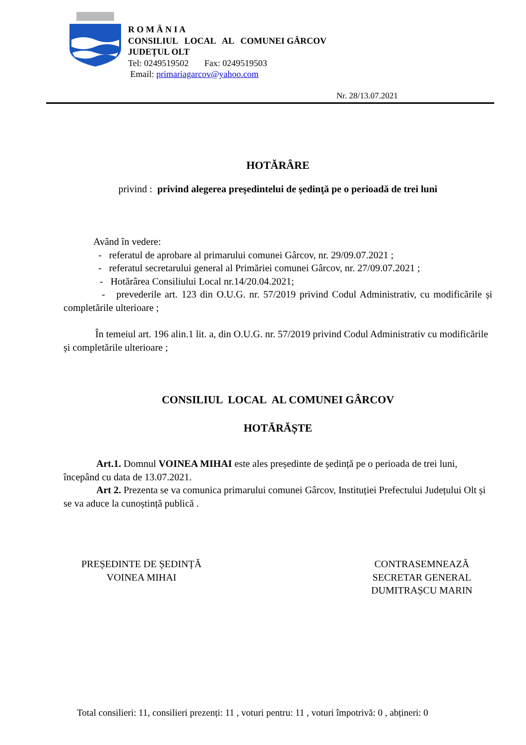R O M Â N I A
CONSILIUL LOCAL AL COMUNEI GÂRCOV
JUDEȚUL OLT
Tel: 0249519502 Fax: 0249519503
Email: primariagarcov@yahoo.com
Nr. 28/13.07.2021
HOTĂRÂRE
privind : privind alegerea preşedintelui de şedinţă pe o perioadă de trei luni
Având în vedere:
- referatul de aprobare al primarului comunei Gârcov, nr. 29/09.07.2021 ;
- referatul secretarului general al Primăriei comunei Gârcov, nr. 27/09.07.2021 ;
- Hotărârea Consiliului Local nr.14/20.04.2021;
- prevederile art. 123 din O.U.G. nr. 57/2019 privind Codul Administrativ, cu modificările și completările ulterioare ;
În temeiul art. 196 alin.1 lit. a, din O.U.G. nr. 57/2019 privind Codul Administrativ cu modificările și completările ulterioare ;
CONSILIUL LOCAL AL COMUNEI GÂRCOV
HOTĂRĂȘTE
Art.1. Domnul VOINEA MIHAI este ales președinte de ședință pe o perioada de trei luni, începând cu data de 13.07.2021.
Art 2. Prezenta se va comunica primarului comunei Gârcov, Instituției Prefectului Județului Olt și se va aduce la cunoștință publică .
PREȘEDINTE DE ȘEDINȚĂ
VOINEA MIHAI
CONTRASEMNEAZĂ
SECRETAR GENERAL
DUMITRAȘCU MARIN
Total consilieri: 11, consilieri prezenți: 11 , voturi pentru: 11 , voturi împotrivă: 0 , abțineri: 0